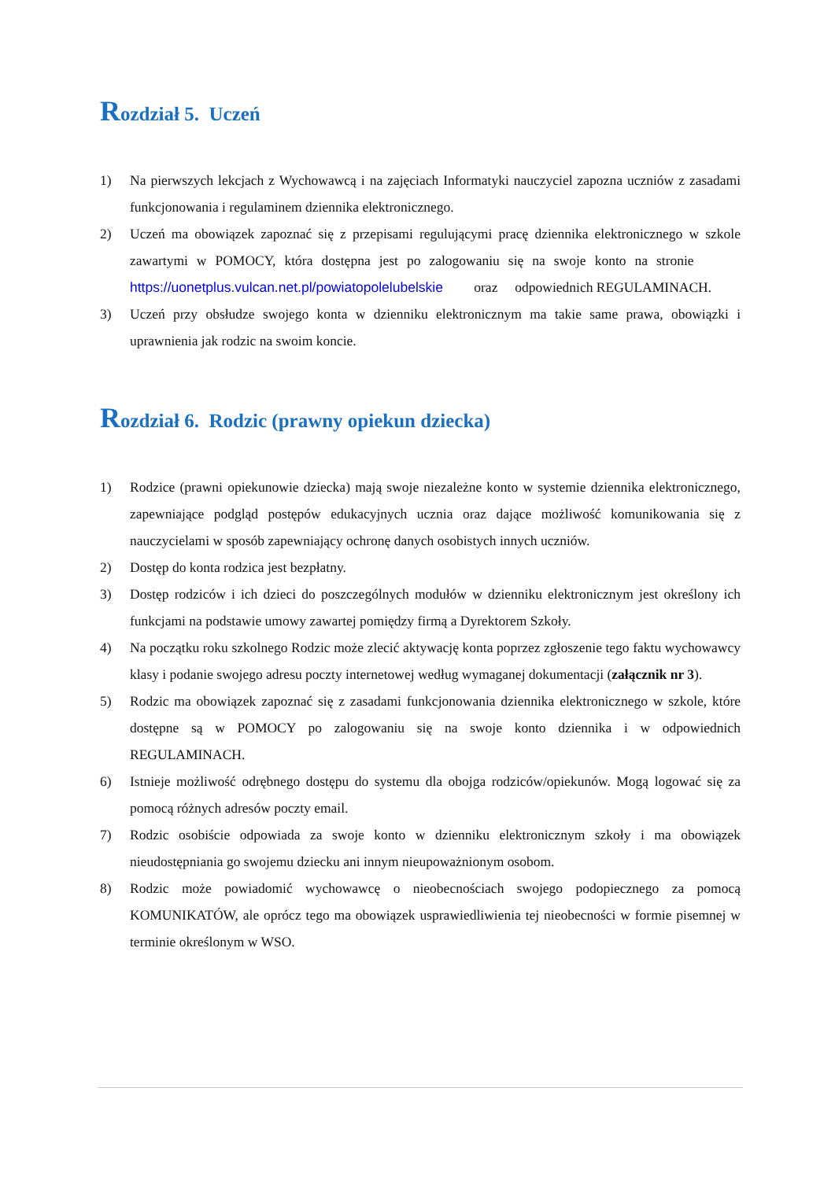Rozdział 5. Uczeń
1) Na pierwszych lekcjach z Wychowawcą i na zajęciach Informatyki nauczyciel zapozna uczniów z zasadami funkcjonowania i regulaminem dziennika elektronicznego.
2) Uczeń ma obowiązek zapoznać się z przepisami regulującymi pracę dziennika elektronicznego w szkole zawartymi w POMOCY, która dostępna jest po zalogowaniu się na swoje konto na stronie https://uonetplus.vulcan.net.pl/powiatopolelubelskie oraz odpowiednich REGULAMINACH.
3) Uczeń przy obsłudze swojego konta w dzienniku elektronicznym ma takie same prawa, obowiązki i uprawnienia jak rodzic na swoim koncie.
Rozdział 6. Rodzic (prawny opiekun dziecka)
1) Rodzice (prawni opiekunowie dziecka) mają swoje niezależne konto w systemie dziennika elektronicznego, zapewniające podgląd postępów edukacyjnych ucznia oraz dające możliwość komunikowania się z nauczycielami w sposób zapewniający ochronę danych osobistych innych uczniów.
2) Dostęp do konta rodzica jest bezpłatny.
3) Dostęp rodziców i ich dzieci do poszczególnych modułów w dzienniku elektronicznym jest określony ich funkcjami na podstawie umowy zawartej pomiędzy firmą a Dyrektorem Szkoły.
4) Na początku roku szkolnego Rodzic może zlecić aktywację konta poprzez zgłoszenie tego faktu wychowawcy klasy i podanie swojego adresu poczty internetowej według wymaganej dokumentacji (załącznik nr 3).
5) Rodzic ma obowiązek zapoznać się z zasadami funkcjonowania dziennika elektronicznego w szkole, które dostępne są w POMOCY po zalogowaniu się na swoje konto dziennika i w odpowiednich REGULAMINACH.
6) Istnieje możliwość odrębnego dostępu do systemu dla obojga rodziców/opiekunów. Mogą logować się za pomocą różnych adresów poczty email.
7) Rodzic osobiście odpowiada za swoje konto w dzienniku elektronicznym szkoły i ma obowiązek nieudostępniania go swojemu dziecku ani innym nieupoważnionym osobom.
8) Rodzic może powiadomić wychowawcę o nieobecnościach swojego podopiecznego za pomocą KOMUNIKATÓW, ale oprócz tego ma obowiązek usprawiedliwienia tej nieobecności w formie pisemnej w terminie określonym w WSO.